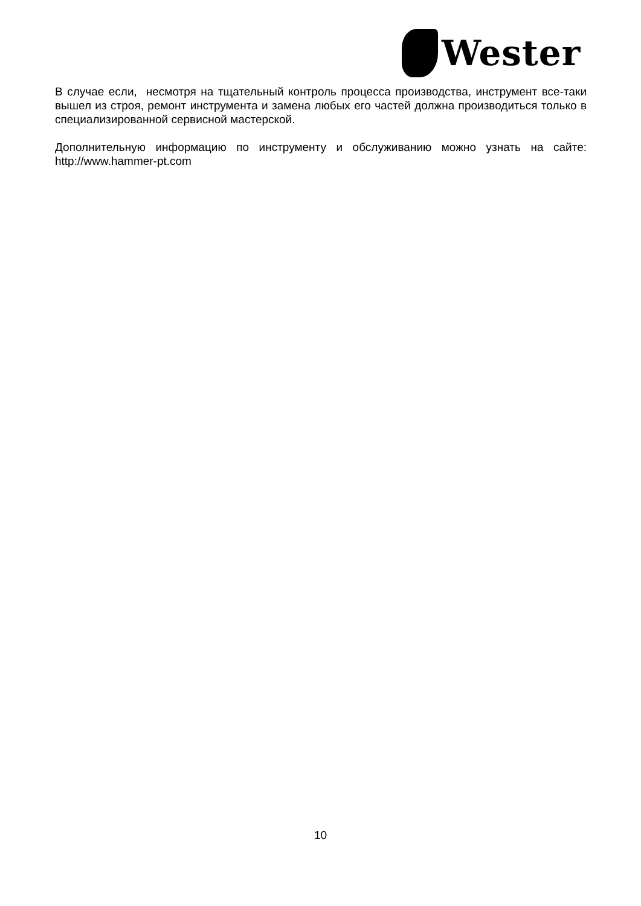Wester
В случае если, несмотря на тщательный контроль процесса производства, инструмент все-таки вышел из строя, ремонт инструмента и замена любых его частей должна производиться только в специализированной сервисной мастерской.
Дополнительную информацию по инструменту и обслуживанию можно узнать на сайте: http://www.hammer-pt.com
10